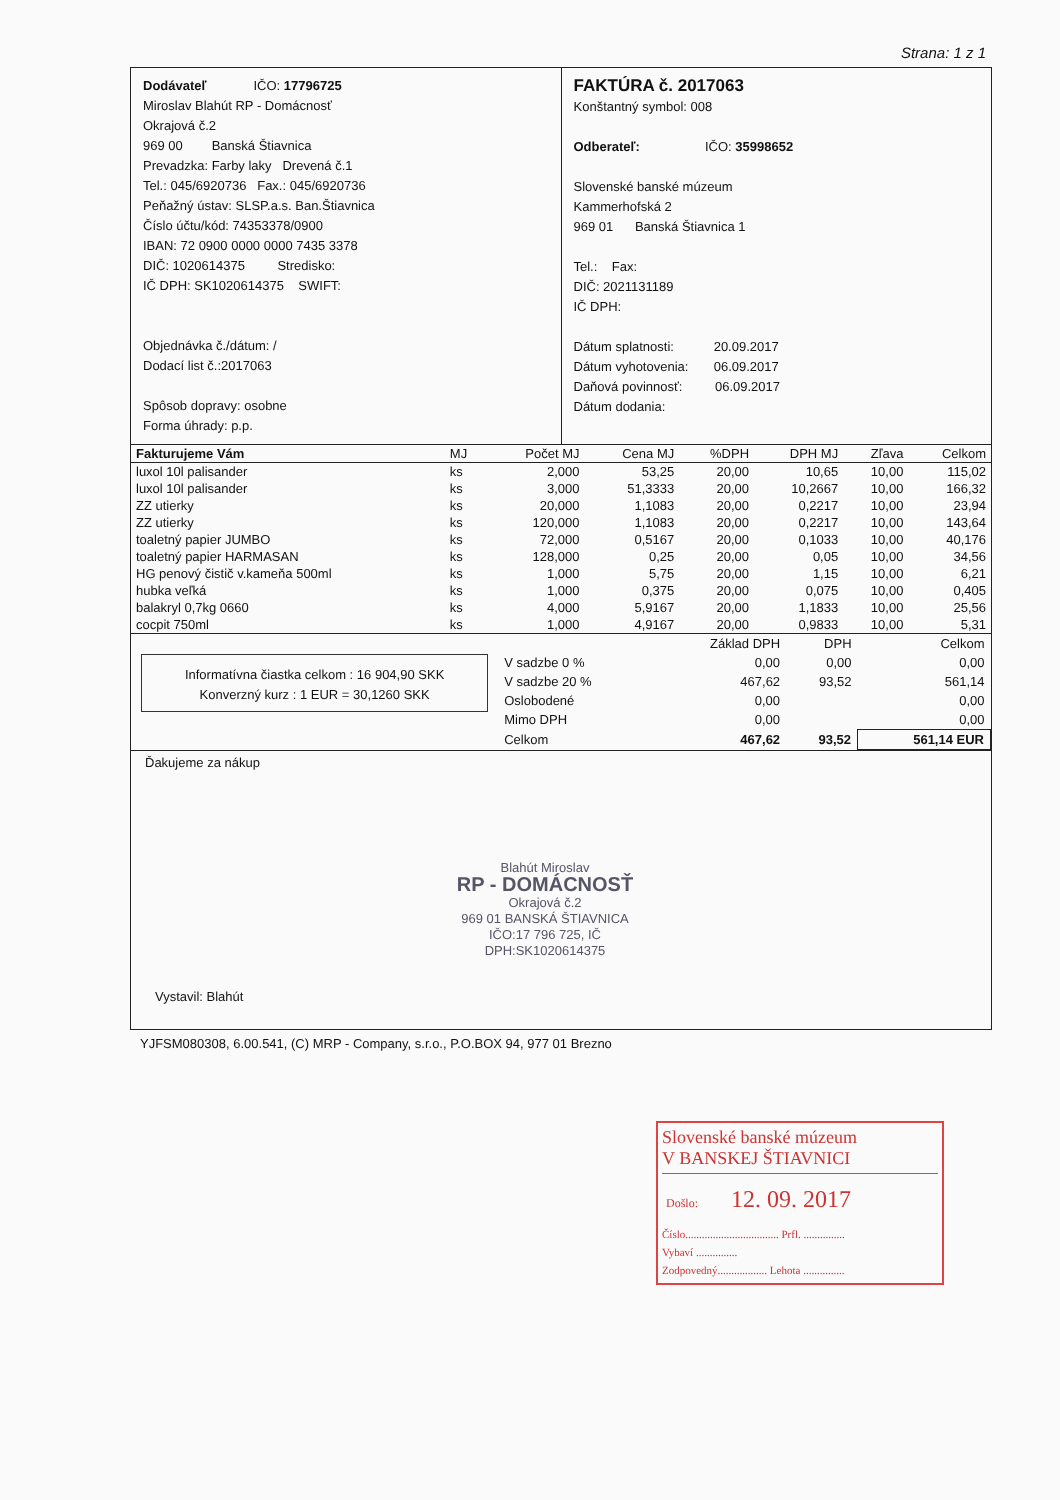Strana: 1 z 1
Dodávateľ IČO: 17796725
Miroslav Blahút RP - Domácnosť
Okrajová č.2
969 00 Banská Štiavnica
Prevadzka: Farby laky Drevená č.1
Tel.: 045/6920736 Fax.: 045/6920736
Peňažný ústav: SLSP.a.s. Ban.Štiavnica
Číslo účtu/kód: 74353378/0900
IBAN: 72 0900 0000 0000 7435 3378
DIČ: 1020614375 Stredisko:
IČ DPH: SK1020614375 SWIFT:
Objednávka č./dátum: /
Dodací list č.:2017063
Spôsob dopravy: osobne
Forma úhrady: p.p.
FAKTÚRA č. 2017063
Konštantný symbol: 008
Odberateľ: IČO: 35998652
Slovenské banské múzeum
Kammerhofská 2
969 01 Banská Štiavnica 1
Tel.: Fax:
DIČ: 2021131189
IČ DPH:
Dátum splatnosti: 20.09.2017
Dátum vyhotovenia: 06.09.2017
Daňová povinnosť: 06.09.2017
Dátum dodania:
| Fakturujeme Vám | MJ | Počet MJ | Cena MJ | %DPH | DPH MJ | Zľava | Celkom |
| --- | --- | --- | --- | --- | --- | --- | --- |
| luxol 10l palisander | ks | 2,000 | 53,25 | 20,00 | 10,65 | 10,00 | 115,02 |
| luxol 10l palisander | ks | 3,000 | 51,3333 | 20,00 | 10,2667 | 10,00 | 166,32 |
| ZZ utierky | ks | 20,000 | 1,1083 | 20,00 | 0,2217 | 10,00 | 23,94 |
| ZZ utierky | ks | 120,000 | 1,1083 | 20,00 | 0,2217 | 10,00 | 143,64 |
| toaletný papier JUMBO | ks | 72,000 | 0,5167 | 20,00 | 0,1033 | 10,00 | 40,176 |
| toaletný papier HARMASAN | ks | 128,000 | 0,25 | 20,00 | 0,05 | 10,00 | 34,56 |
| HG penový čistič v.kameňa 500ml | ks | 1,000 | 5,75 | 20,00 | 1,15 | 10,00 | 6,21 |
| hubka veľká | ks | 1,000 | 0,375 | 20,00 | 0,075 | 10,00 | 0,405 |
| balakryl 0,7kg 0660 | ks | 4,000 | 5,9167 | 20,00 | 1,1833 | 10,00 | 25,56 |
| cocpit 750ml | ks | 1,000 | 4,9167 | 20,00 | 0,9833 | 10,00 | 5,31 |
Informatívna čiastka celkom : 16 904,90 SKK
Konverzný kurz : 1 EUR = 30,1260 SKK
| | Základ DPH | DPH | Celkom |
| V sadzbe 0 % | 0,00 | 0,00 | 0,00 |
| V sadzbe 20 % | 467,62 | 93,52 | 561,14 |
| Oslobodené | 0,00 | | 0,00 |
| Mimo DPH | 0,00 | | 0,00 |
| Celkom | 467,62 | 93,52 | 561,14 EUR |
Ďakujeme za nákup
Blahút Miroslav
RP - DOMÁCNOSŤ
Okrajová č.2
969 01 BANSKÁ ŠTIAVNICA
IČO:17 796 725, IČ DPH:SK1020614375
Vystavil: Blahút
YJFSM080308, 6.00.541, (C) MRP - Company, s.r.o., P.O.BOX 94, 977 01 Brezno
Slovenské banské múzeum
V BANSKEJ ŠTIAVNICI
Došlo: 12. 09. 2017
Číslo.................................. Prfl. ...............
Vybaví ...............
Zodpovedný.................. Lehota ...............